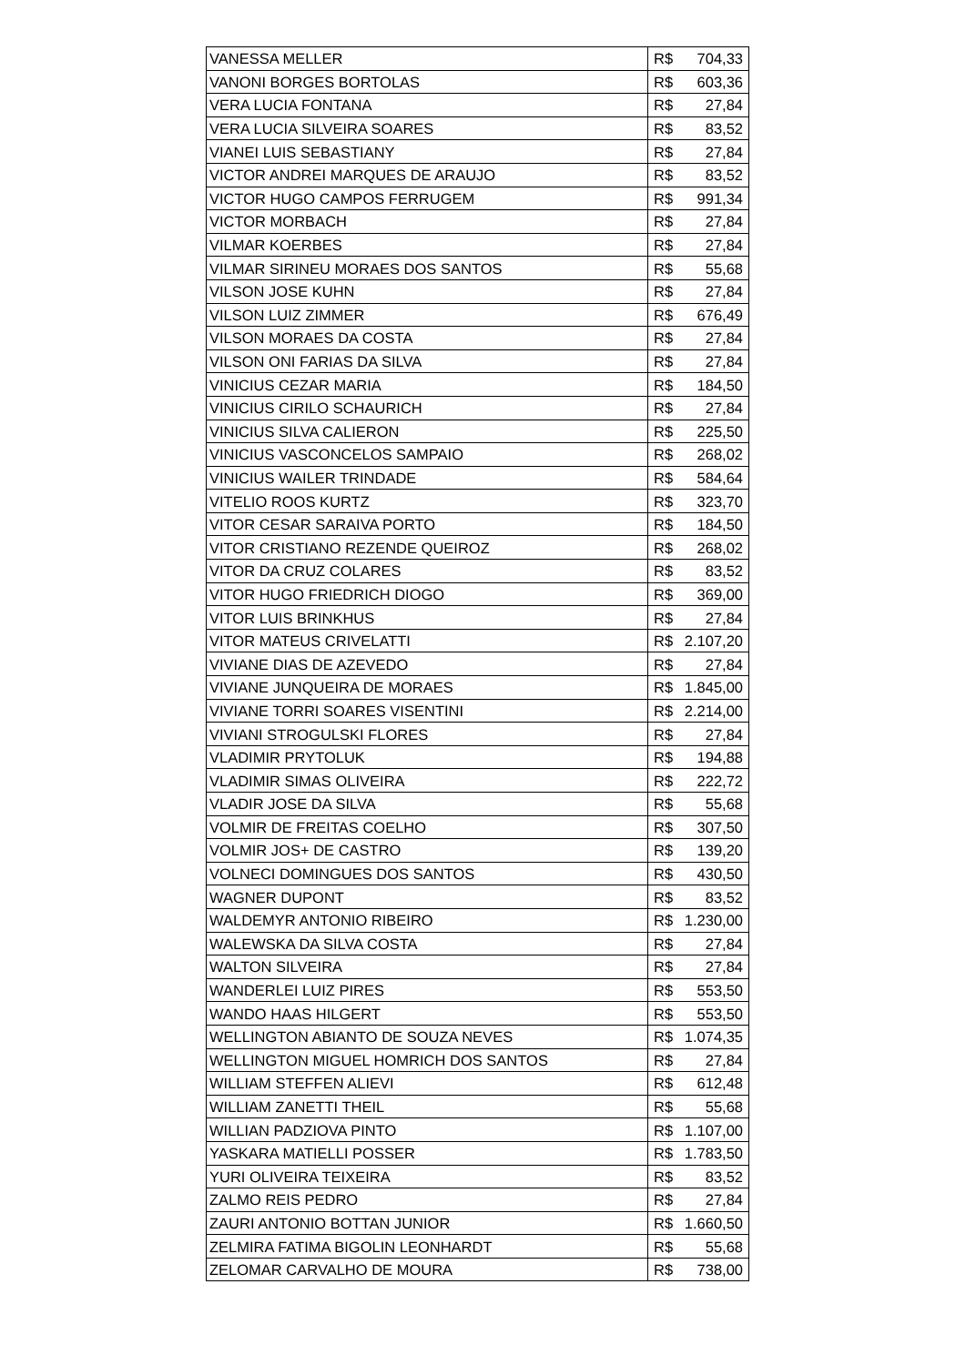| VANESSA MELLER | R$ | 704,33 |
| VANONI BORGES BORTOLAS | R$ | 603,36 |
| VERA LUCIA FONTANA | R$ | 27,84 |
| VERA LUCIA SILVEIRA SOARES | R$ | 83,52 |
| VIANEI LUIS SEBASTIANY | R$ | 27,84 |
| VICTOR ANDREI MARQUES DE ARAUJO | R$ | 83,52 |
| VICTOR HUGO CAMPOS FERRUGEM | R$ | 991,34 |
| VICTOR MORBACH | R$ | 27,84 |
| VILMAR KOERBES | R$ | 27,84 |
| VILMAR SIRINEU MORAES DOS SANTOS | R$ | 55,68 |
| VILSON JOSE KUHN | R$ | 27,84 |
| VILSON LUIZ ZIMMER | R$ | 676,49 |
| VILSON MORAES DA COSTA | R$ | 27,84 |
| VILSON ONI FARIAS DA SILVA | R$ | 27,84 |
| VINICIUS CEZAR MARIA | R$ | 184,50 |
| VINICIUS CIRILO SCHAURICH | R$ | 27,84 |
| VINICIUS SILVA CALIERON | R$ | 225,50 |
| VINICIUS VASCONCELOS SAMPAIO | R$ | 268,02 |
| VINICIUS WAILER TRINDADE | R$ | 584,64 |
| VITELIO ROOS KURTZ | R$ | 323,70 |
| VITOR CESAR SARAIVA PORTO | R$ | 184,50 |
| VITOR CRISTIANO REZENDE QUEIROZ | R$ | 268,02 |
| VITOR DA CRUZ COLARES | R$ | 83,52 |
| VITOR HUGO FRIEDRICH DIOGO | R$ | 369,00 |
| VITOR LUIS BRINKHUS | R$ | 27,84 |
| VITOR MATEUS CRIVELATTI | R$ | 2.107,20 |
| VIVIANE DIAS DE AZEVEDO | R$ | 27,84 |
| VIVIANE JUNQUEIRA DE MORAES | R$ | 1.845,00 |
| VIVIANE TORRI SOARES VISENTINI | R$ | 2.214,00 |
| VIVIANI STROGULSKI FLORES | R$ | 27,84 |
| VLADIMIR PRYTOLUK | R$ | 194,88 |
| VLADIMIR SIMAS OLIVEIRA | R$ | 222,72 |
| VLADIR JOSE DA SILVA | R$ | 55,68 |
| VOLMIR DE FREITAS COELHO | R$ | 307,50 |
| VOLMIR JOS+ DE CASTRO | R$ | 139,20 |
| VOLNECI DOMINGUES DOS SANTOS | R$ | 430,50 |
| WAGNER DUPONT | R$ | 83,52 |
| WALDEMYR ANTONIO RIBEIRO | R$ | 1.230,00 |
| WALEWSKA DA SILVA COSTA | R$ | 27,84 |
| WALTON SILVEIRA | R$ | 27,84 |
| WANDERLEI LUIZ PIRES | R$ | 553,50 |
| WANDO HAAS HILGERT | R$ | 553,50 |
| WELLINGTON ABIANTO DE SOUZA NEVES | R$ | 1.074,35 |
| WELLINGTON MIGUEL HOMRICH DOS SANTOS | R$ | 27,84 |
| WILLIAM STEFFEN ALIEVI | R$ | 612,48 |
| WILLIAM ZANETTI THEIL | R$ | 55,68 |
| WILLIAN PADZIOVA PINTO | R$ | 1.107,00 |
| YASKARA MATIELLI POSSER | R$ | 1.783,50 |
| YURI OLIVEIRA TEIXEIRA | R$ | 83,52 |
| ZALMO REIS PEDRO | R$ | 27,84 |
| ZAURI ANTONIO BOTTAN JUNIOR | R$ | 1.660,50 |
| ZELMIRA FATIMA BIGOLIN LEONHARDT | R$ | 55,68 |
| ZELOMAR CARVALHO DE MOURA | R$ | 738,00 |